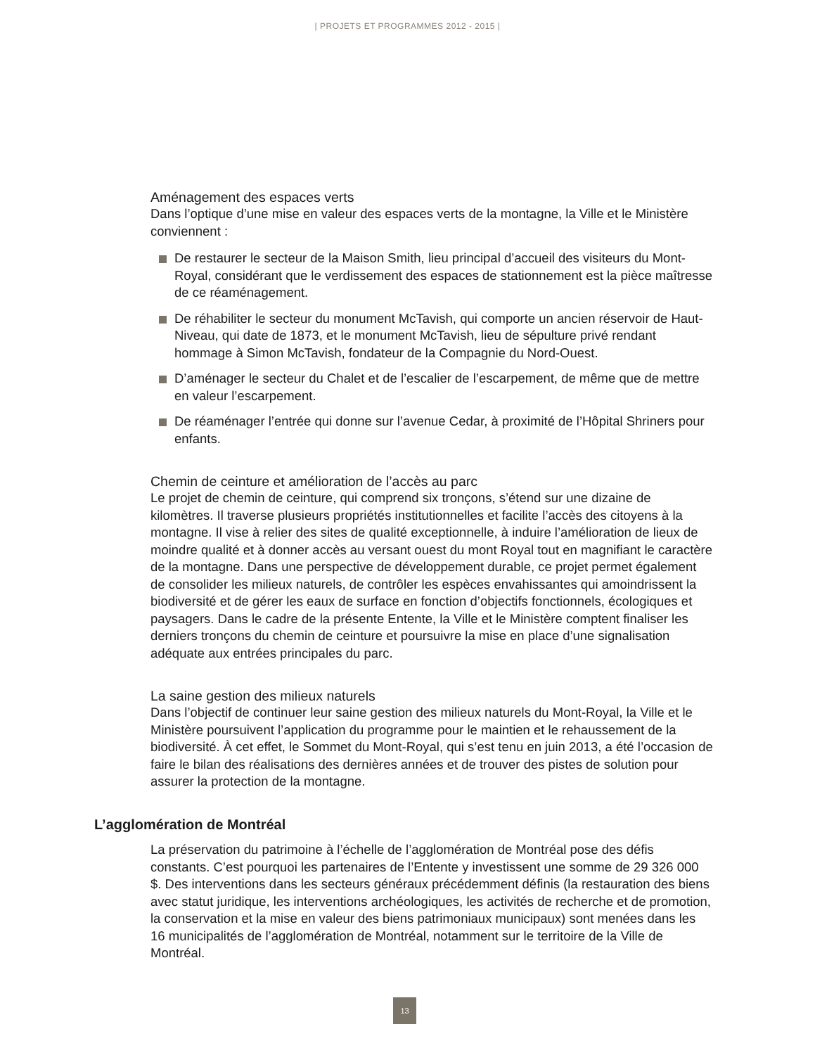| PROJETS ET PROGRAMMES 2012 - 2015 |
Aménagement des espaces verts
Dans l’optique d’une mise en valeur des espaces verts de la montagne, la Ville et le Ministère conviennent :
De restaurer le secteur de la Maison Smith, lieu principal d’accueil des visiteurs du Mont-Royal, considérant que le verdissement des espaces de stationnement est la pièce maîtresse de ce réaménagement.
De réhabiliter le secteur du monument McTavish, qui comporte un ancien réservoir de Haut-Niveau, qui date de 1873, et le monument McTavish, lieu de sépulture privé rendant hommage à Simon McTavish, fondateur de la Compagnie du Nord-Ouest.
D’aménager le secteur du Chalet et de l’escalier de l’escarpement, de même que de mettre en valeur l’escarpement.
De réaménager l’entrée qui donne sur l’avenue Cedar, à proximité de l’Hôpital Shriners pour enfants.
Chemin de ceinture et amélioration de l’accès au parc
Le projet de chemin de ceinture, qui comprend six tronçons, s’étend sur une dizaine de kilomètres. Il traverse plusieurs propriétés institutionnelles et facilite l’accès des citoyens à la montagne. Il vise à relier des sites de qualité exceptionnelle, à induire l’amélioration de lieux de moindre qualité et à donner accès au versant ouest du mont Royal tout en magnifiant le caractère de la montagne. Dans une perspective de développement durable, ce projet permet également de consolider les milieux naturels, de contrôler les espèces envahissantes qui amoindrissent la biodiversité et de gérer les eaux de surface en fonction d’objectifs fonctionnels, écologiques et paysagers. Dans le cadre de la présente Entente, la Ville et le Ministère comptent finaliser les derniers tronçons du chemin de ceinture et poursuivre la mise en place d’une signalisation adéquate aux entrées principales du parc.
La saine gestion des milieux naturels
Dans l’objectif de continuer leur saine gestion des milieux naturels du Mont-Royal, la Ville et le Ministère poursuivent l’application du programme pour le maintien et le rehaussement de la biodiversité. À cet effet, le Sommet du Mont-Royal, qui s’est tenu en juin 2013, a été l’occasion de faire le bilan des réalisations des dernières années et de trouver des pistes de solution pour assurer la protection de la montagne.
L’agglomération de Montréal
La préservation du patrimoine à l’échelle de l’agglomération de Montréal pose des défis constants. C’est pourquoi les partenaires de l’Entente y investissent une somme de 29 326 000 $. Des interventions dans les secteurs généraux précédemment définis (la restauration des biens avec statut juridique, les interventions archéologiques, les activités de recherche et de promotion, la conservation et la mise en valeur des biens patrimoniaux municipaux) sont menées dans les 16 municipalités de l’agglomération de Montréal, notamment sur le territoire de la Ville de Montréal.
13